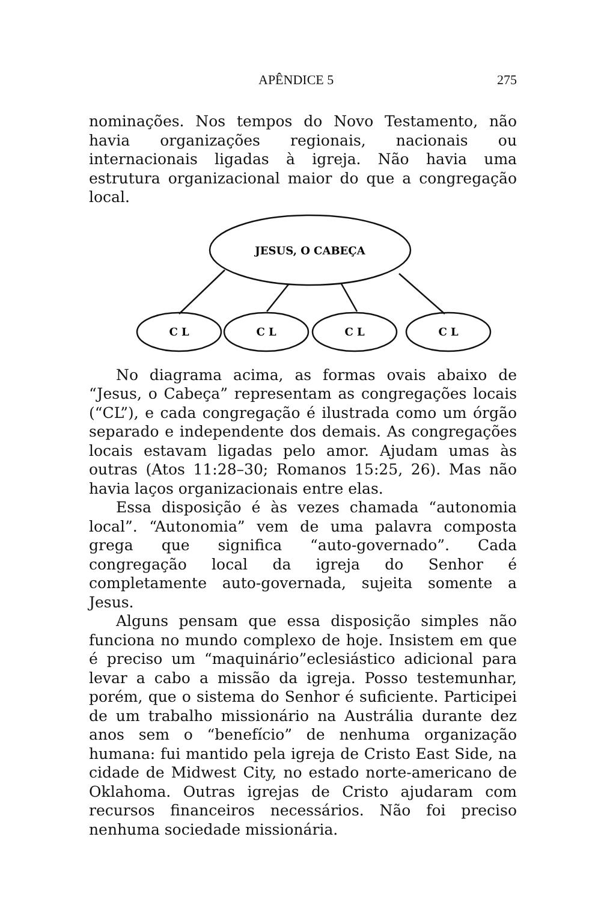APÊNDICE 5 275
nominações. Nos tempos do Novo Testamento, não havia organizações regionais, nacionais ou internacionais ligadas à igreja. Não havia uma estrutura organizacional maior do que a congregação local.
JESUS, O CABEÇA
C L
C L
C L
C L
No diagrama acima, as formas ovais abaixo de “Jesus, o Cabeça” representam as congregações locais (“CL”), e cada congregação é ilustrada como um órgão separado e independente dos demais. As congregações locais estavam ligadas pelo amor. Ajudam umas às outras (Atos 11:28–30; Romanos 15:25, 26). Mas não havia laços organizacionais entre elas.
Essa disposição é às vezes chamada “autonomia local”. “Autonomia” vem de uma palavra composta grega que significa “auto-governado”. Cada congregação local da igreja do Senhor é completamente auto-governada, sujeita somente a Jesus.
Alguns pensam que essa disposição simples não funciona no mundo complexo de hoje. Insistem em que é preciso um “maquinário”eclesiástico adicional para levar a cabo a missão da igreja. Posso testemunhar, porém, que o sistema do Senhor é suficiente. Participei de um trabalho missionário na Austrália durante dez anos sem o “benefício” de nenhuma organização humana: fui mantido pela igreja de Cristo East Side, na cidade de Midwest City, no estado norte-americano de Oklahoma. Outras igrejas de Cristo ajudaram com recursos financeiros necessários. Não foi preciso nenhuma sociedade missionária.